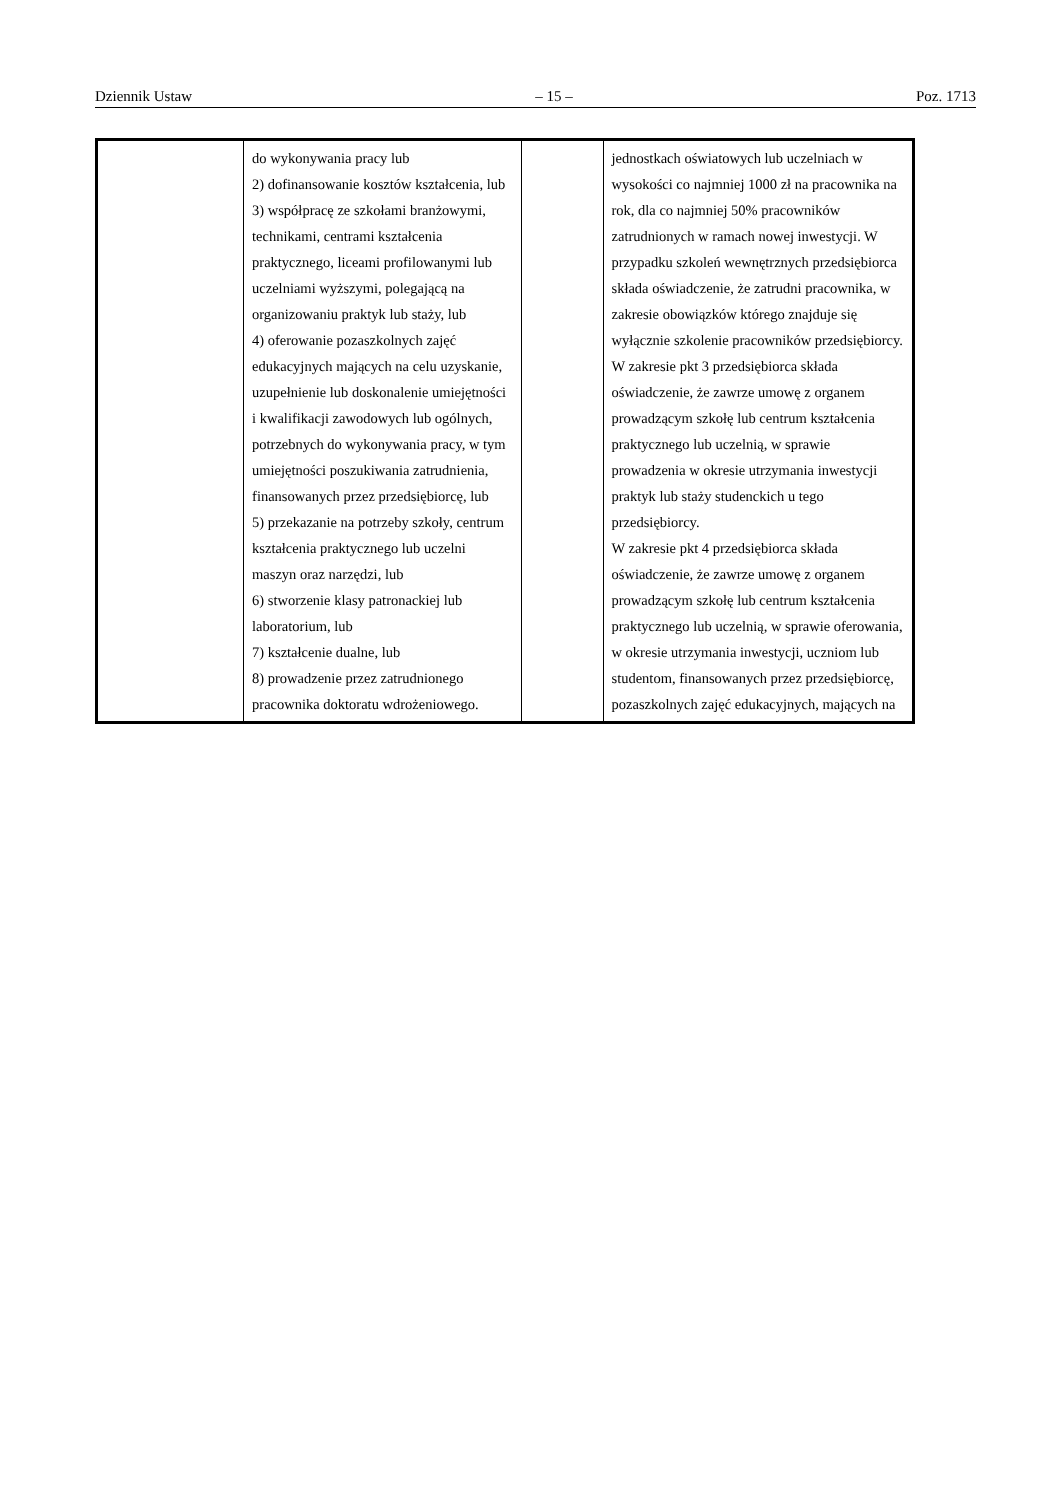Dziennik Ustaw – 15 – Poz. 1713
| | do wykonywania pracy lub 2) dofinansowanie kosztów kształcenia, lub 3) współpracę ze szkołami branżowymi, technikami, centrami kształcenia praktycznego, liceami profilowanymi lub uczelniami wyższymi, polegającą na organizowaniu praktyk lub staży, lub 4) oferowanie pozaszkolnych zajęć edukacyjnych mających na celu uzyskanie, uzupełnienie lub doskonalenie umiejętności i kwalifikacji zawodowych lub ogólnych, potrzebnych do wykonywania pracy, w tym umiejętności poszukiwania zatrudnienia, finansowanych przez przedsiębiorcę, lub 5) przekazanie na potrzeby szkoły, centrum kształcenia praktycznego lub uczelni maszyn oraz narzędzi, lub 6) stworzenie klasy patronackiej lub laboratorium, lub 7) kształcenie dualne, lub 8) prowadzenie przez zatrudnionego pracownika doktoratu wdrożeniowego. | | jednostkach oświatowych lub uczelniach w wysokości co najmniej 1000 zł na pracownika na rok, dla co najmniej 50% pracowników zatrudnionych w ramach nowej inwestycji. W przypadku szkoleń wewnętrznych przedsiębiorca składa oświadczenie, że zatrudni pracownika, w zakresie obowiązków którego znajduje się wyłącznie szkolenie pracowników przedsiębiorcy. W zakresie pkt 3 przedsiębiorca składa oświadczenie, że zawrze umowę z organem prowadzącym szkołę lub centrum kształcenia praktycznego lub uczelnią, w sprawie prowadzenia w okresie utrzymania inwestycji praktyk lub staży studenckich u tego przedsiębiorcy. W zakresie pkt 4 przedsiębiorca składa oświadczenie, że zawrze umowę z organem prowadzącym szkołę lub centrum kształcenia praktycznego lub uczelnią, w sprawie oferowania, w okresie utrzymania inwestycji, uczniom lub studentom, finansowanych przez przedsiębiorcę, pozaszkolnych zajęć edukacyjnych, mających na |